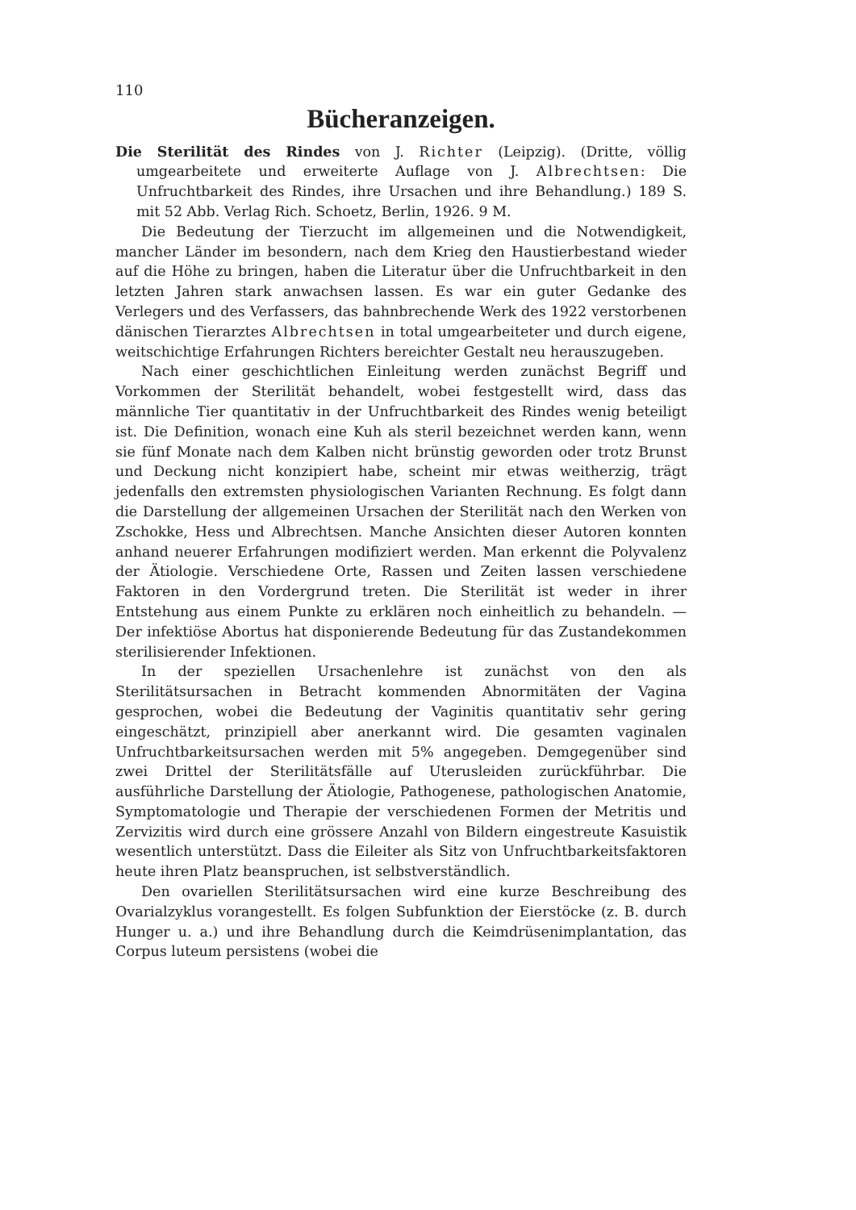110
Bücheranzeigen.
Die Sterilität des Rindes von J. Richter (Leipzig). (Dritte, völlig umgearbeitete und erweiterte Auflage von J. Albrechtsen: Die Unfruchtbarkeit des Rindes, ihre Ursachen und ihre Behandlung.) 189 S. mit 52 Abb. Verlag Rich. Schoetz, Berlin, 1926. 9 M.
Die Bedeutung der Tierzucht im allgemeinen und die Notwendigkeit, mancher Länder im besondern, nach dem Krieg den Haustierbestand wieder auf die Höhe zu bringen, haben die Literatur über die Unfruchtbarkeit in den letzten Jahren stark anwachsen lassen. Es war ein guter Gedanke des Verlegers und des Verfassers, das bahnbrechende Werk des 1922 verstorbenen dänischen Tierarztes Albrechtsen in total umgearbeiteter und durch eigene, weitschichtige Erfahrungen Richters bereichter Gestalt neu herauszugeben.
Nach einer geschichtlichen Einleitung werden zunächst Begriff und Vorkommen der Sterilität behandelt, wobei festgestellt wird, dass das männliche Tier quantitativ in der Unfruchtbarkeit des Rindes wenig beteiligt ist. Die Definition, wonach eine Kuh als steril bezeichnet werden kann, wenn sie fünf Monate nach dem Kalben nicht brünstig geworden oder trotz Brunst und Deckung nicht konzipiert habe, scheint mir etwas weitherzig, trägt jedenfalls den extremsten physiologischen Varianten Rechnung. Es folgt dann die Darstellung der allgemeinen Ursachen der Sterilität nach den Werken von Zschokke, Hess und Albrechtsen. Manche Ansichten dieser Autoren konnten anhand neuerer Erfahrungen modifiziert werden. Man erkennt die Polyvalenz der Ätiologie. Verschiedene Orte, Rassen und Zeiten lassen verschiedene Faktoren in den Vordergrund treten. Die Sterilität ist weder in ihrer Entstehung aus einem Punkte zu erklären noch einheitlich zu behandeln. — Der infektiöse Abortus hat disponierende Bedeutung für das Zustandekommen sterilisierender Infektionen.
In der speziellen Ursachenlehre ist zunächst von den als Sterilitätsursachen in Betracht kommenden Abnormitäten der Vagina gesprochen, wobei die Bedeutung der Vaginitis quantitativ sehr gering eingeschätzt, prinzipiell aber anerkannt wird. Die gesamten vaginalen Unfruchtbarkeitsursachen werden mit 5% angegeben. Demgegenüber sind zwei Drittel der Sterilitätsfälle auf Uterusleiden zurückführbar. Die ausführliche Darstellung der Ätiologie, Pathogenese, pathologischen Anatomie, Symptomatologie und Therapie der verschiedenen Formen der Metritis und Zervizitis wird durch eine grössere Anzahl von Bildern eingestreute Kasuistik wesentlich unterstützt. Dass die Eileiter als Sitz von Unfruchtbarkeitsfaktoren heute ihren Platz beanspruchen, ist selbstverständlich.
Den ovariellen Sterilitätsursachen wird eine kurze Beschreibung des Ovarialzyklus vorangestellt. Es folgen Subfunktion der Eierstöcke (z. B. durch Hunger u. a.) und ihre Behandlung durch die Keimdrüsenimplantation, das Corpus luteum persistens (wobei die